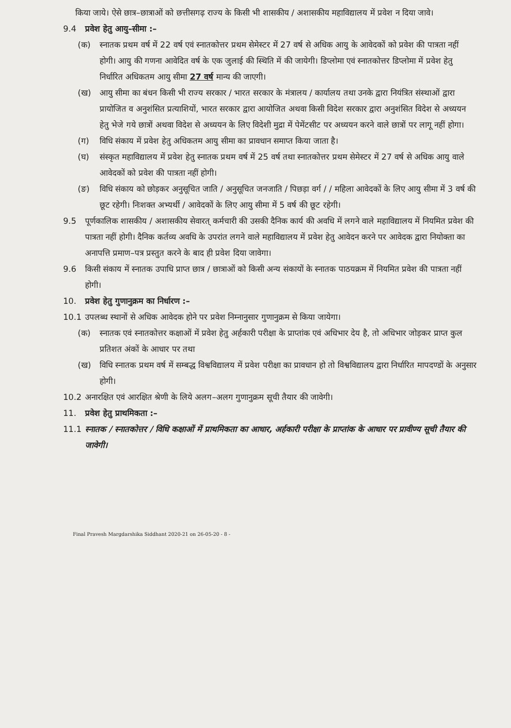किया जाये। ऐसे छात्र–छात्राओं को छत्तीसगढ़ राज्य के किसी भी शासकीय / अशासकीय महाविद्यालय में प्रवेश न दिया जावे।
9.4 प्रवेश हेतु आयु–सीमा :–
(क) स्नातक प्रथम वर्ष में 22 वर्ष एवं स्नातकोत्तर प्रथम सेमेस्टर में 27 वर्ष से अधिक आयु के आवेदकों को प्रवेश की पात्रता नहीं होगी। आयु की गणना आवेदित वर्ष के एक जुलाई की स्थिति में की जायेगी। डिप्लोमा एवं स्नातकोत्तर डिप्लोमा में प्रवेश हेतु निर्धारित अधिकतम आयु सीमा 27 वर्ष मान्य की जाएगी।
(ख) आयु सीमा का बंधन किसी भी राज्य सरकार / भारत सरकार के मंत्रालय / कार्यालय तथा उनके द्वारा नियंत्रित संस्थाओं द्वारा प्रायोजित व अनुशंसित प्रत्याशियों, भारत सरकार द्वारा आयोजित अथवा किसी विदेश सरकार द्वारा अनुशंसित विदेश से अध्ययन हेतु भेजे गये छात्रों अथवा विदेश से अध्ययन के लिए विदेशी मुद्रा में पेमेंटसीट पर अध्ययन करने वाले छात्रों पर लागू नहीं होगा।
(ग) विधि संकाय में प्रवेश हेतु अधिकतम आयु सीमा का प्रावधान समाप्त किया जाता है।
(घ) संस्कृत महाविद्यालय में प्रवेश हेतु स्नातक प्रथम वर्ष में 25 वर्ष तथा स्नातकोत्तर प्रथम सेमेस्टर में 27 वर्ष से अधिक आयु वाले आवेदकों को प्रवेश की पात्रता नहीं होगी।
(ङ) विधि संकाय को छोड़कर अनुसूचित जाति / अनुसूचित जनजाति / पिछड़ा वर्ग / / महिला आवेदकों के लिए आयु सीमा में 3 वर्ष की छूट रहेगी। निःशक्त अभ्यर्थी / आवेदकों के लिए आयु सीमा में 5 वर्ष की छूट रहेगी।
9.5 पूर्णकालिक शासकीय / अशासकीय सेवारत् कर्मचारी की उसकी दैनिक कार्य की अवधि में लगने वाले महाविद्यालय में नियमित प्रवेश की पात्रता नहीं होगी। दैनिक कर्तव्य अवधि के उपरांत लगने वाले महाविद्यालय में प्रवेश हेतु आवेदन करने पर आवेदक द्वारा नियोक्ता का अनापत्ति प्रमाण–पत्र प्रस्तुत करने के बाद ही प्रवेश दिया जावेगा।
9.6 किसी संकाय में स्नातक उपाधि प्राप्त छात्र / छात्राओं को किसी अन्य संकायों के स्नातक पाठयक्रम में नियमित प्रवेश की पात्रता नहीं होगी।
10. प्रवेश हेतु गुणानुक्रम का निर्धारण :–
10.1 उपलब्ध स्थानों से अधिक आवेदक होने पर प्रवेश निम्नानुसार गुणानुक्रम से किया जायेगा।
(क) स्नातक एवं स्नातकोत्तर कक्षाओं में प्रवेश हेतु अर्हकारी परीक्षा के प्राप्तांक एवं अधिभार देय है, तो अधिभार जोड़कर प्राप्त कुल प्रतिशत अंकों के आधार पर तथा
(ख) विधि स्नातक प्रथम वर्ष में सम्बद्ध विश्वविद्यालय में प्रवेश परीक्षा का प्रावधान हो तो विश्वविद्यालय द्वारा निर्धारित मापदण्डों के अनुसार होगी।
10.2 अनारक्षित एवं आरक्षित श्रेणी के लिये अलग–अलग गुणानुक्रम सूची तैयार की जावेगी।
11. प्रवेश हेतु प्राथमिकता :–
11.1 स्नातक / स्नातकोत्तर / विधि कक्षाओं में प्राथमिकता का आधार, अर्हकारी परीक्षा के प्राप्तांक के आधार पर प्रावीण्य सूची तैयार की जावेगी।
Final Pravesh Margdarshika Siddhant 2020-21 on 26-05-20 - 8 -